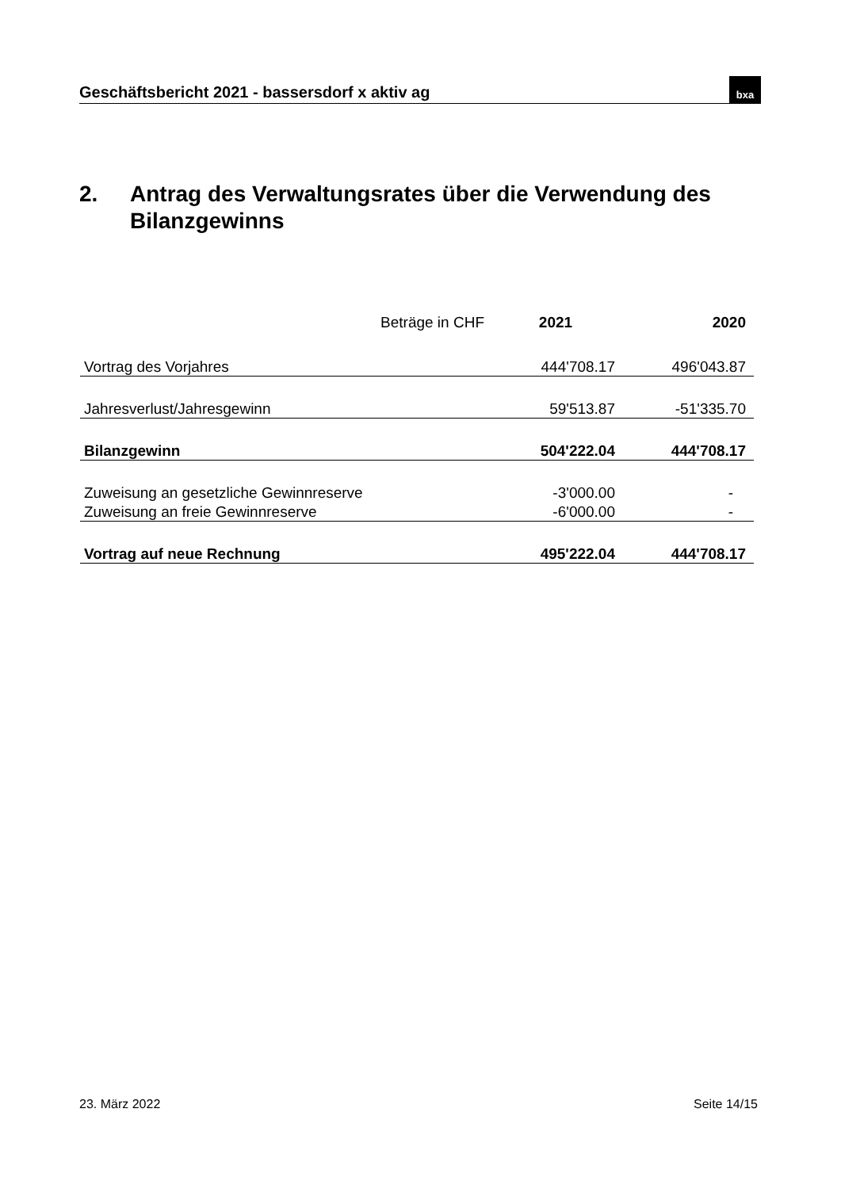Geschäftsbericht 2021 - bassersdorf x aktiv ag
bxa
2. Antrag des Verwaltungsrates über die Verwendung des
Bilanzgewinns
| Beträge in CHF | 2021 | 2020 |
| Vortrag des Vorjahres | 444'708.17 | 496'043.87 |
| Jahresverlust/Jahresgewinn | 59'513.87 | -51'335.70 |
| Bilanzgewinn | 504'222.04 | 444'708.17 |
| Zuweisung an gesetzliche Gewinnreserve | -3'000.00 | - |
| Zuweisung an freie Gewinnreserve | -6'000.00 | - |
| Vortrag auf neue Rechnung | 495'222.04 | 444'708.17 |
23. März 2022 Seite 14/15